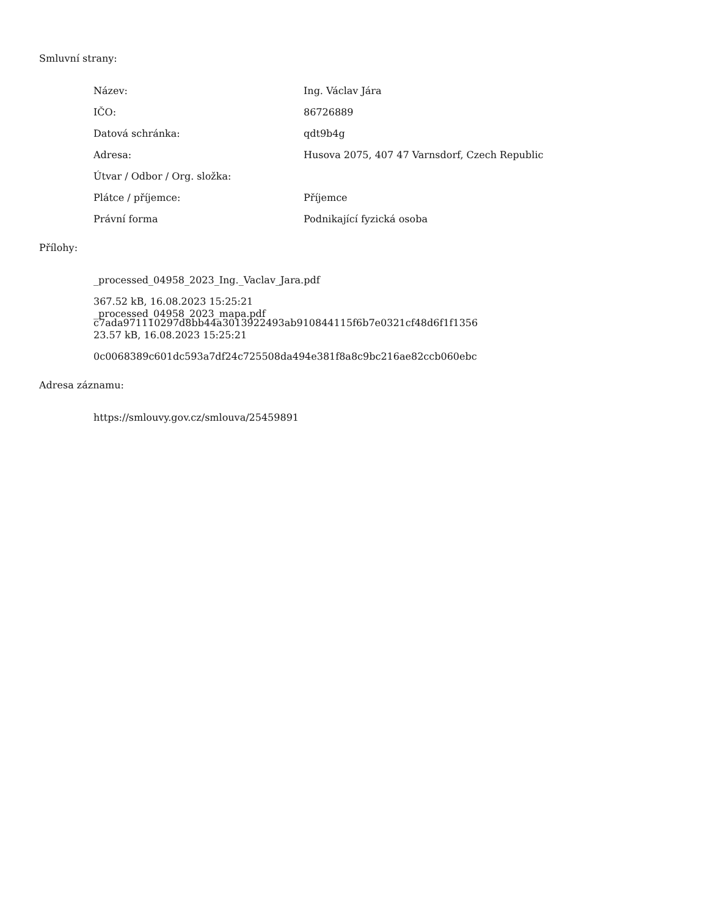Smluvní strany:
| Název: | Ing. Václav Jára |
| IČO: | 86726889 |
| Datová schránka: | qdt9b4g |
| Adresa: | Husova 2075, 407 47 Varnsdorf, Czech Republic |
| Útvar / Odbor / Org. složka: | |
| Plátce / příjemce: | Příjemce |
| Právní forma | Podnikající fyzická osoba |
Přílohy:
_processed_04958_2023_Ing._Vaclav_Jara.pdf
367.52 kB, 16.08.2023 15:25:21
c7ada971110297d8bb44a3013922493ab910844115f6b7e0321cf48d6f1f1356
_processed_04958_2023_mapa.pdf
23.57 kB, 16.08.2023 15:25:21
0c0068389c601dc593a7df24c725508da494e381f8a8c9bc216ae82ccb060ebc
Adresa záznamu:
https://smlouvy.gov.cz/smlouva/25459891